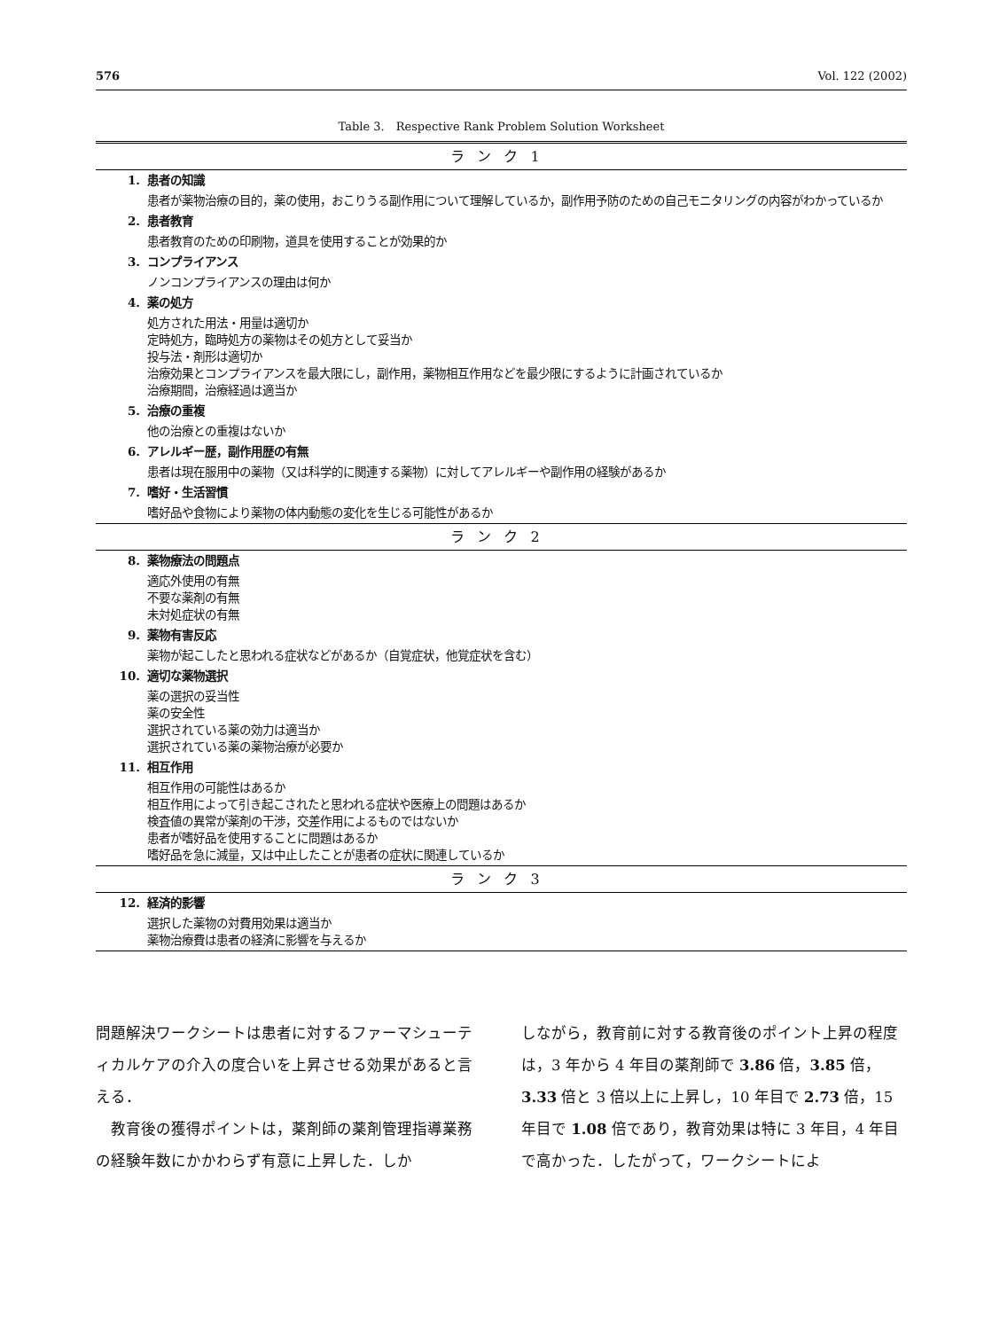576 Vol. 122 (2002)
Table 3.　Respective Rank Problem Solution Worksheet
| ランク1 | |
| 1. | 患者の知識 |
| | 患者が薬物治療の目的，薬の使用，おこりうる副作用について理解しているか，副作用予防のための自己モニタリングの内容がわかっているか |
| 2. | 患者教育 |
| | 患者教育のための印刷物，道具を使用することが効果的か |
| 3. | コンプライアンス |
| | ノンコンプライアンスの理由は何か |
| 4. | 薬の処方 |
| | 処方された用法・用量は適切か 定時処方，臨時処方の薬物はその処方として妥当か 投与法・剤形は適切か 治療効果とコンプライアンスを最大限にし，副作用，薬物相互作用などを最少限にするように計画されているか 治療期間，治療経過は適当か |
| 5. | 治療の重複 |
| | 他の治療との重複はないか |
| 6. | アレルギー歴，副作用歴の有無 |
| | 患者は現在服用中の薬物（又は科学的に関連する薬物）に対してアレルギーや副作用の経験があるか |
| 7. | 嗜好・生活習慣 |
| | 嗜好品や食物により薬物の体内動態の変化を生じる可能性があるか |
| ランク2 | |
| 8. | 薬物療法の問題点 |
| | 適応外使用の有無 不要な薬剤の有無 未対処症状の有無 |
| 9. | 薬物有害反応 |
| | 薬物が起こしたと思われる症状などがあるか（自覚症状，他覚症状を含む） |
| 10. | 適切な薬物選択 |
| | 薬の選択の妥当性 薬の安全性 選択されている薬の効力は適当か 選択されている薬の薬物治療が必要か |
| 11. | 相互作用 |
| | 相互作用の可能性はあるか 相互作用によって引き起こされたと思われる症状や医療上の問題はあるか 検査値の異常が薬剤の干渉，交差作用によるものではないか 患者が嗜好品を使用することに問題はあるか 嗜好品を急に減量，又は中止したことが患者の症状に関連しているか |
| ランク3 | |
| 12. | 経済的影響 |
| | 選択した薬物の対費用効果は適当か 薬物治療費は患者の経済に影響を与えるか |
問題解決ワークシートは患者に対するファーマシューティカルケアの介入の度合いを上昇させる効果があると言える．
　教育後の獲得ポイントは，薬剤師の薬剤管理指導業務の経験年数にかかわらず有意に上昇した．しか
しながら，教育前に対する教育後のポイント上昇の程度は，3 年から 4 年目の薬剤師で 3.86 倍，3.85 倍，3.33 倍と 3 倍以上に上昇し，10 年目で 2.73 倍，15 年目で 1.08 倍であり，教育効果は特に 3 年目，4 年目で高かった．したがって，ワークシートによ